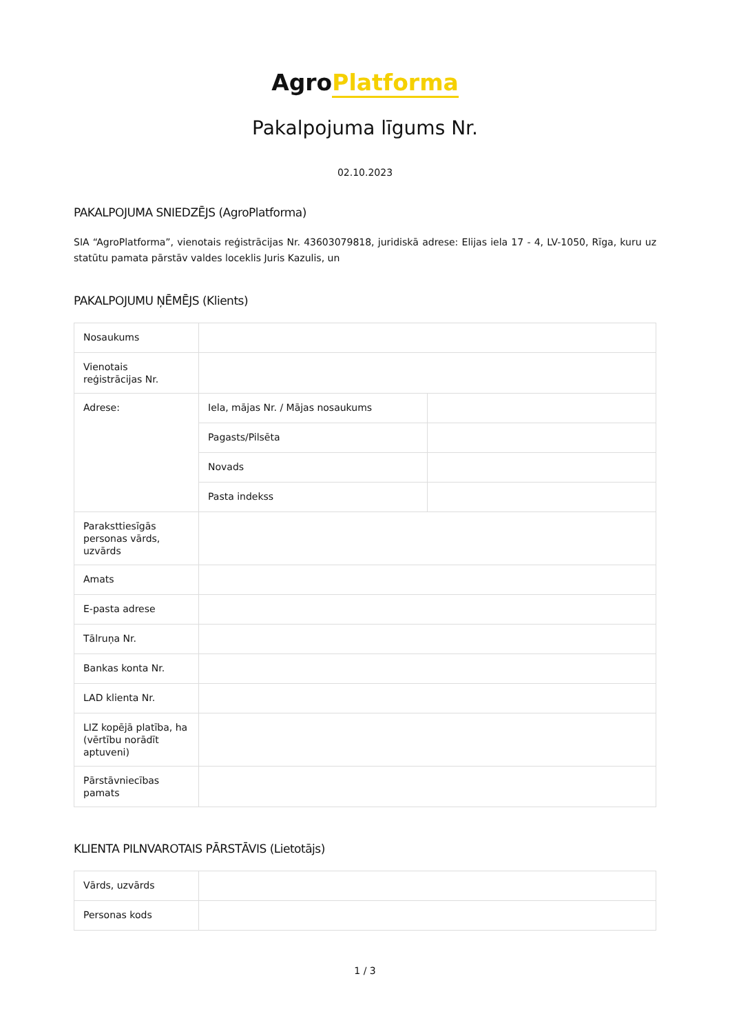AgroPlatforma
Pakalpojuma līgums Nr.
02.10.2023
PAKALPOJUMA SNIEDZĒJS (AgroPlatforma)
SIA “AgroPlatforma”, vienotais reģistrācijas Nr. 43603079818, juridiskā adrese: Elijas iela 17 - 4, LV-1050, Rīga, kuru uz statūtu pamata pārstāv valdes loceklis Juris Kazulis, un
PAKALPOJUMU ŅĒMĒJS (Klients)
| Nosaukums | | |
| Vienotais reģistrācijas Nr. | | |
| Adrese: | Iela, mājas Nr. / Mājas nosaukums | |
| | Pagasts/Pilsēta | |
| | Novads | |
| | Pasta indekss | |
| Paraksttiesīgās personas vārds, uzvārds | | |
| Amats | | |
| E-pasta adrese | | |
| Tālruņa Nr. | | |
| Bankas konta Nr. | | |
| LAD klienta Nr. | | |
| LIZ kopējā platība, ha (vērtību norādīt aptuveni) | | |
| Pārstāvniecības pamats | | |
KLIENTA PILNVAROTAIS PĀRSTĀVIS (Lietotājs)
| Vārds, uzvārds | |
| Personas kods | |
1 / 3